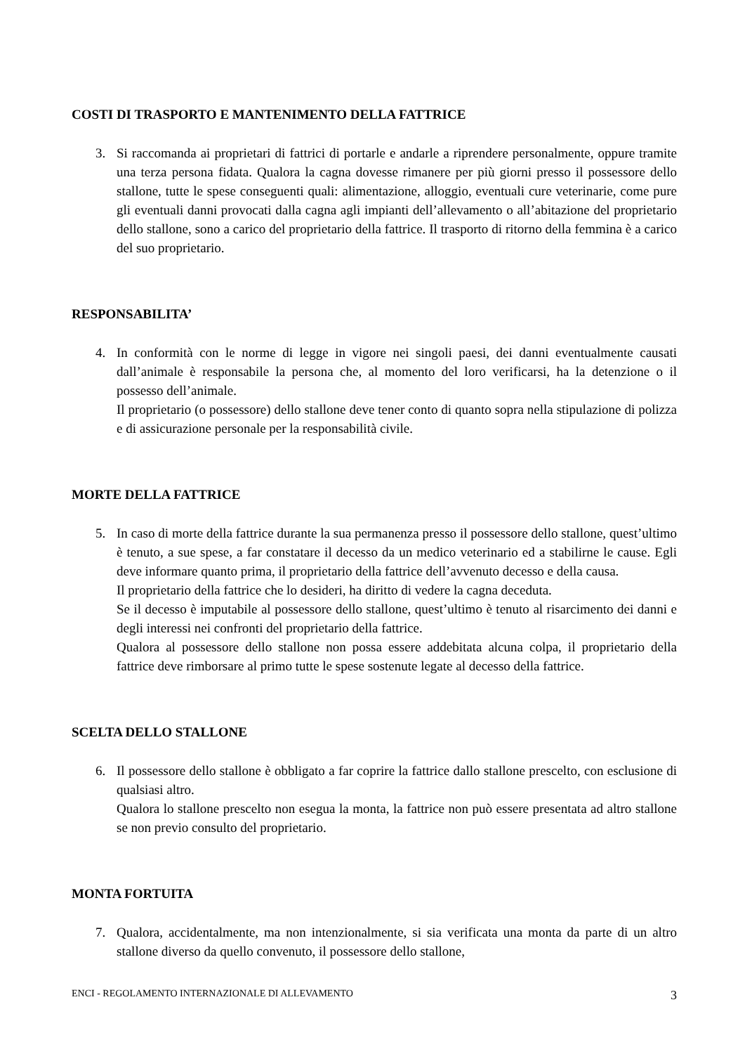COSTI DI TRASPORTO E MANTENIMENTO DELLA FATTRICE
3. Si raccomanda ai proprietari di fattrici di portarle e andarle a riprendere personalmente, oppure tramite una terza persona fidata. Qualora la cagna dovesse rimanere per più giorni presso il possessore dello stallone, tutte le spese conseguenti quali: alimentazione, alloggio, eventuali cure veterinarie, come pure gli eventuali danni provocati dalla cagna agli impianti dell’allevamento o all’abitazione del proprietario dello stallone, sono a carico del proprietario della fattrice. Il trasporto di ritorno della femmina è a carico del suo proprietario.
RESPONSABILITA’
4. In conformità con le norme di legge in vigore nei singoli paesi, dei danni eventualmente causati dall’animale è responsabile la persona che, al momento del loro verificarsi, ha la detenzione o il possesso dell’animale.
Il proprietario (o possessore) dello stallone deve tener conto di quanto sopra nella stipulazione di polizza e di assicurazione personale per la responsabilità civile.
MORTE DELLA FATTRICE
5. In caso di morte della fattrice durante la sua permanenza presso il possessore dello stallone, quest’ultimo è tenuto, a sue spese, a far constatare il decesso da un medico veterinario ed a stabilirne le cause. Egli deve informare quanto prima, il proprietario della fattrice dell’avvenuto decesso e della causa.
Il proprietario della fattrice che lo desideri, ha diritto di vedere la cagna deceduta.
Se il decesso è imputabile al possessore dello stallone, quest’ultimo è tenuto al risarcimento dei danni e degli interessi nei confronti del proprietario della fattrice.
Qualora al possessore dello stallone non possa essere addebitata alcuna colpa, il proprietario della fattrice deve rimborsare al primo tutte le spese sostenute legate al decesso della fattrice.
SCELTA DELLO STALLONE
6. Il possessore dello stallone è obbligato a far coprire la fattrice dallo stallone prescelto, con esclusione di qualsiasi altro.
Qualora lo stallone prescelto non esegua la monta, la fattrice non può essere presentata ad altro stallone se non previo consulto del proprietario.
MONTA FORTUITA
7. Qualora, accidentalmente, ma non intenzionalmente, si sia verificata una monta da parte di un altro stallone diverso da quello convenuto, il possessore dello stallone,
ENCI - REGOLAMENTO INTERNAZIONALE DI ALLEVAMENTO 3